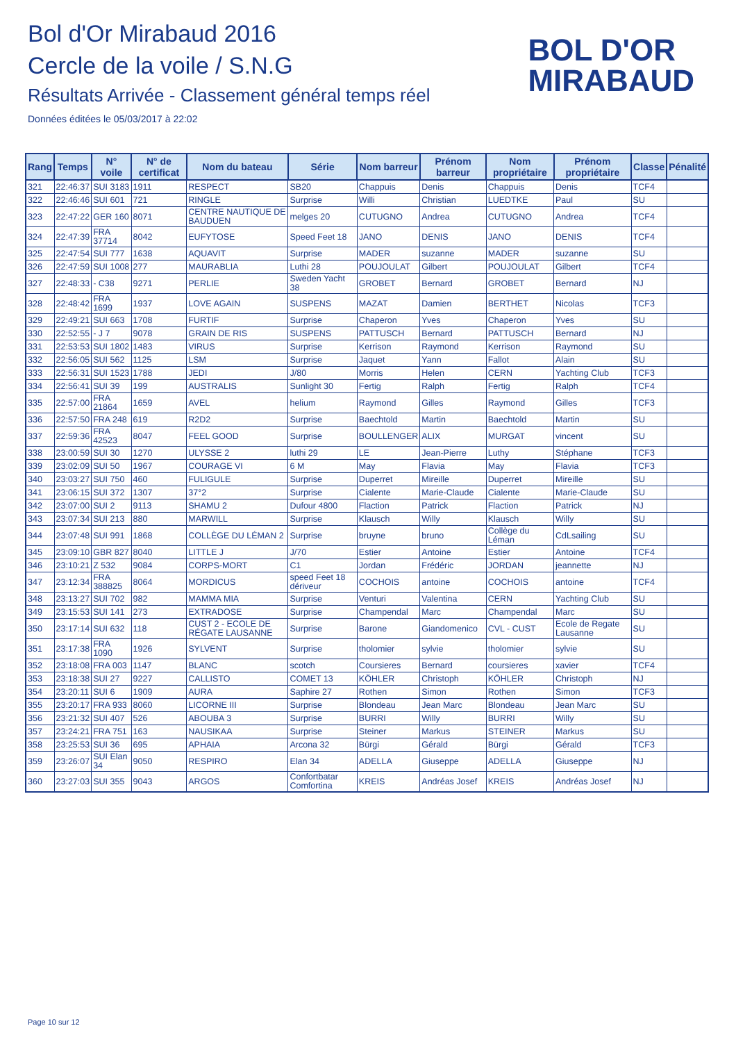Bol d'Or Mirabaud 2016
Cercle de la voile / S.N.G
Résultats Arrivée - Classement général temps réel
Données éditées le 05/03/2017 à 22:02
BOL D'OR
MIRABAUD
| Rang | Temps | N° voile | N° de certificat | Nom du bateau | Série | Nom barreur | Prénom barreur | Nom propriétaire | Prénom propriétaire | Classe | Pénalité |
| --- | --- | --- | --- | --- | --- | --- | --- | --- | --- | --- | --- |
| 321 | 22:46:37 | SUI 3183 | 1911 | RESPECT | SB20 | Chappuis | Denis | Chappuis | Denis | TCF4 | |
| 322 | 22:46:46 | SUI 601 | 721 | RINGLE | Surprise | Willi | Christian | LUEDTKE | Paul | SU | |
| 323 | 22:47:22 | GER 160 | 8071 | CENTRE NAUTIQUE DE BAUDUEN | melges 20 | CUTUGNO | Andrea | CUTUGNO | Andrea | TCF4 | |
| 324 | 22:47:39 | FRA 37714 | 8042 | EUFYTOSE | Speed Feet 18 | JANO | DENIS | JANO | DENIS | TCF4 | |
| 325 | 22:47:54 | SUI 777 | 1638 | AQUAVIT | Surprise | MADER | suzanne | MADER | suzanne | SU | |
| 326 | 22:47:59 | SUI 1008 | 277 | MAURABLIA | Luthi 28 | POUJOULAT | Gilbert | POUJOULAT | Gilbert | TCF4 | |
| 327 | 22:48:33 | - C38 | 9271 | PERLIE | Sweden Yacht 38 | GROBET | Bernard | GROBET | Bernard | NJ | |
| 328 | 22:48:42 | FRA 1699 | 1937 | LOVE AGAIN | SUSPENS | MAZAT | Damien | BERTHET | Nicolas | TCF3 | |
| 329 | 22:49:21 | SUI 663 | 1708 | FURTIF | Surprise | Chaperon | Yves | Chaperon | Yves | SU | |
| 330 | 22:52:55 | - J 7 | 9078 | GRAIN DE RIS | SUSPENS | PATTUSCH | Bernard | PATTUSCH | Bernard | NJ | |
| 331 | 22:53:53 | SUI 1802 | 1483 | VIRUS | Surprise | Kerrison | Raymond | Kerrison | Raymond | SU | |
| 332 | 22:56:05 | SUI 562 | 1125 | LSM | Surprise | Jaquet | Yann | Fallot | Alain | SU | |
| 333 | 22:56:31 | SUI 1523 | 1788 | JEDI | J/80 | Morris | Helen | CERN | Yachting Club | TCF3 | |
| 334 | 22:56:41 | SUI 39 | 199 | AUSTRALIS | Sunlight 30 | Fertig | Ralph | Fertig | Ralph | TCF4 | |
| 335 | 22:57:00 | FRA 21864 | 1659 | AVEL | helium | Raymond | Gilles | Raymond | Gilles | TCF3 | |
| 336 | 22:57:50 | FRA 248 | 619 | R2D2 | Surprise | Baechtold | Martin | Baechtold | Martin | SU | |
| 337 | 22:59:36 | FRA 42523 | 8047 | FEEL GOOD | Surprise | BOULLENGER | ALIX | MURGAT | vincent | SU | |
| 338 | 23:00:59 | SUI 30 | 1270 | ULYSSE 2 | luthi 29 | LE | Jean-Pierre | Luthy | Stéphane | TCF3 | |
| 339 | 23:02:09 | SUI 50 | 1967 | COURAGE VI | 6 M | May | Flavia | May | Flavia | TCF3 | |
| 340 | 23:03:27 | SUI 750 | 460 | FULIGULE | Surprise | Duperret | Mireille | Duperret | Mireille | SU | |
| 341 | 23:06:15 | SUI 372 | 1307 | 37°2 | Surprise | Cialente | Marie-Claude | Cialente | Marie-Claude | SU | |
| 342 | 23:07:00 | SUI 2 | 9113 | SHAMU 2 | Dufour 4800 | Flaction | Patrick | Flaction | Patrick | NJ | |
| 343 | 23:07:34 | SUI 213 | 880 | MARWILL | Surprise | Klausch | Willy | Klausch | Willy | SU | |
| 344 | 23:07:48 | SUI 991 | 1868 | COLLÈGE DU LÉMAN 2 | Surprise | bruyne | bruno | Collège du Léman | CdLsailing | SU | |
| 345 | 23:09:10 | GBR 827 | 8040 | LITTLE J | J/70 | Estier | Antoine | Estier | Antoine | TCF4 | |
| 346 | 23:10:21 | Z 532 | 9084 | CORPS-MORT | C1 | Jordan | Frédéric | JORDAN | jeannette | NJ | |
| 347 | 23:12:34 | FRA 388825 | 8064 | MORDICUS | speed Feet 18 dériveur | COCHOIS | antoine | COCHOIS | antoine | TCF4 | |
| 348 | 23:13:27 | SUI 702 | 982 | MAMMA MIA | Surprise | Venturi | Valentina | CERN | Yachting Club | SU | |
| 349 | 23:15:53 | SUI 141 | 273 | EXTRADOSE | Surprise | Champendal | Marc | Champendal | Marc | SU | |
| 350 | 23:17:14 | SUI 632 | 118 | CUST 2 - ECOLE DE RÉGATE LAUSANNE | Surprise | Barone | Giandomenico | CVL - CUST | Ecole de Regate Lausanne | SU | |
| 351 | 23:17:38 | FRA 1090 | 1926 | SYLVENT | Surprise | tholomier | sylvie | tholomier | sylvie | SU | |
| 352 | 23:18:08 | FRA 003 | 1147 | BLANC | scotch | Coursieres | Bernard | coursieres | xavier | TCF4 | |
| 353 | 23:18:38 | SUI 27 | 9227 | CALLISTO | COMET 13 | KÖHLER | Christoph | KÖHLER | Christoph | NJ | |
| 354 | 23:20:11 | SUI 6 | 1909 | AURA | Saphire 27 | Rothen | Simon | Rothen | Simon | TCF3 | |
| 355 | 23:20:17 | FRA 933 | 8060 | LICORNE III | Surprise | Blondeau | Jean Marc | Blondeau | Jean Marc | SU | |
| 356 | 23:21:32 | SUI 407 | 526 | ABOUBA 3 | Surprise | BURRI | Willy | BURRI | Willy | SU | |
| 357 | 23:24:21 | FRA 751 | 163 | NAUSIKAA | Surprise | Steiner | Markus | STEINER | Markus | SU | |
| 358 | 23:25:53 | SUI 36 | 695 | APHAIA | Arcona 32 | Bürgi | Gérald | Bürgi | Gérald | TCF3 | |
| 359 | 23:26:07 | SUI Elan 34 | 9050 | RESPIRO | Elan 34 | ADELLA | Giuseppe | ADELLA | Giuseppe | NJ | |
| 360 | 23:27:03 | SUI 355 | 9043 | ARGOS | Confortbatar Comfortina | KREIS | Andréas Josef | KREIS | Andréas Josef | NJ | |
Page 10 sur 12